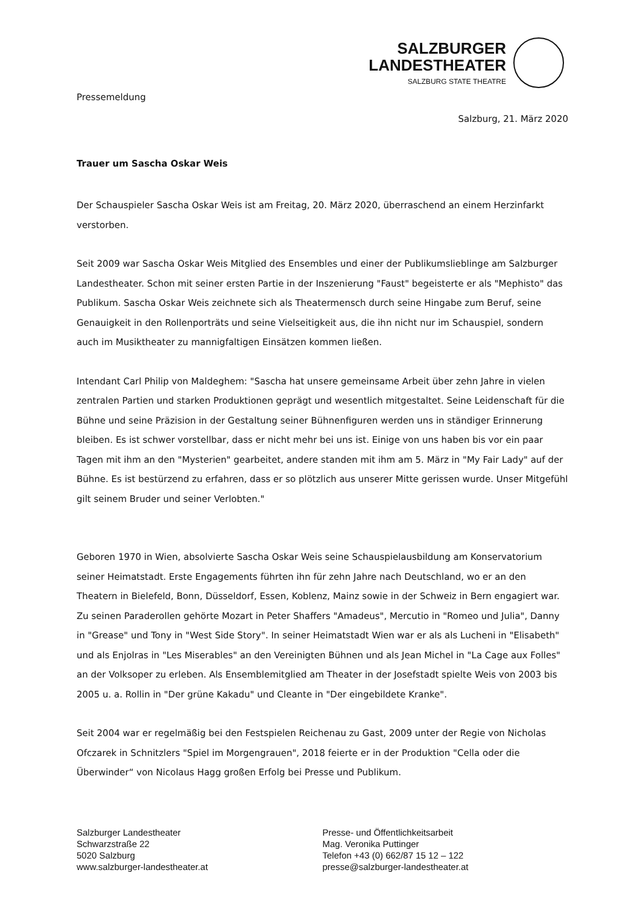SALZBURGER
LANDESTHEATER
SALZBURG STATE THEATRE
Pressemeldung
Salzburg, 21. März 2020
Trauer um Sascha Oskar Weis
Der Schauspieler Sascha Oskar Weis ist am Freitag, 20. März 2020, überraschend an einem Herzinfarkt verstorben.
Seit 2009 war Sascha Oskar Weis Mitglied des Ensembles und einer der Publikumslieblinge am Salzburger Landestheater. Schon mit seiner ersten Partie in der Inszenierung "Faust" begeisterte er als "Mephisto" das Publikum. Sascha Oskar Weis zeichnete sich als Theatermensch durch seine Hingabe zum Beruf, seine Genauigkeit in den Rollenporträts und seine Vielseitigkeit aus, die ihn nicht nur im Schauspiel, sondern auch im Musiktheater zu mannigfaltigen Einsätzen kommen ließen.
Intendant Carl Philip von Maldeghem: "Sascha hat unsere gemeinsame Arbeit über zehn Jahre in vielen zentralen Partien und starken Produktionen geprägt und wesentlich mitgestaltet. Seine Leidenschaft für die Bühne und seine Präzision in der Gestaltung seiner Bühnenfiguren werden uns in ständiger Erinnerung bleiben. Es ist schwer vorstellbar, dass er nicht mehr bei uns ist. Einige von uns haben bis vor ein paar Tagen mit ihm an den "Mysterien" gearbeitet, andere standen mit ihm am 5. März in "My Fair Lady" auf der Bühne. Es ist bestürzend zu erfahren, dass er so plötzlich aus unserer Mitte gerissen wurde. Unser Mitgefühl gilt seinem Bruder und seiner Verlobten."
Geboren 1970 in Wien, absolvierte Sascha Oskar Weis seine Schauspielausbildung am Konservatorium seiner Heimatstadt. Erste Engagements führten ihn für zehn Jahre nach Deutschland, wo er an den Theatern in Bielefeld, Bonn, Düsseldorf, Essen, Koblenz, Mainz sowie in der Schweiz in Bern engagiert war. Zu seinen Paraderollen gehörte Mozart in Peter Shaffers "Amadeus", Mercutio in "Romeo und Julia", Danny in "Grease" und Tony in "West Side Story". In seiner Heimatstadt Wien war er als als Lucheni in "Elisabeth" und als Enjolras in "Les Miserables" an den Vereinigten Bühnen und als Jean Michel in "La Cage aux Folles" an der Volksoper zu erleben. Als Ensemblemitglied am Theater in der Josefstadt spielte Weis von 2003 bis 2005 u. a. Rollin in "Der grüne Kakadu" und Cleante in "Der eingebildete Kranke".
Seit 2004 war er regelmäßig bei den Festspielen Reichenau zu Gast, 2009 unter der Regie von Nicholas Ofczarek in Schnitzlers "Spiel im Morgengrauen", 2018 feierte er in der Produktion "Cella oder die Überwinder“ von Nicolaus Hagg großen Erfolg bei Presse und Publikum.
Salzburger Landestheater
Schwarzstraße 22
5020 Salzburg
www.salzburger-landestheater.at
Presse- und Öffentlichkeitsarbeit
Mag. Veronika Puttinger
Telefon +43 (0) 662/87 15 12 – 122
presse@salzburger-landestheater.at